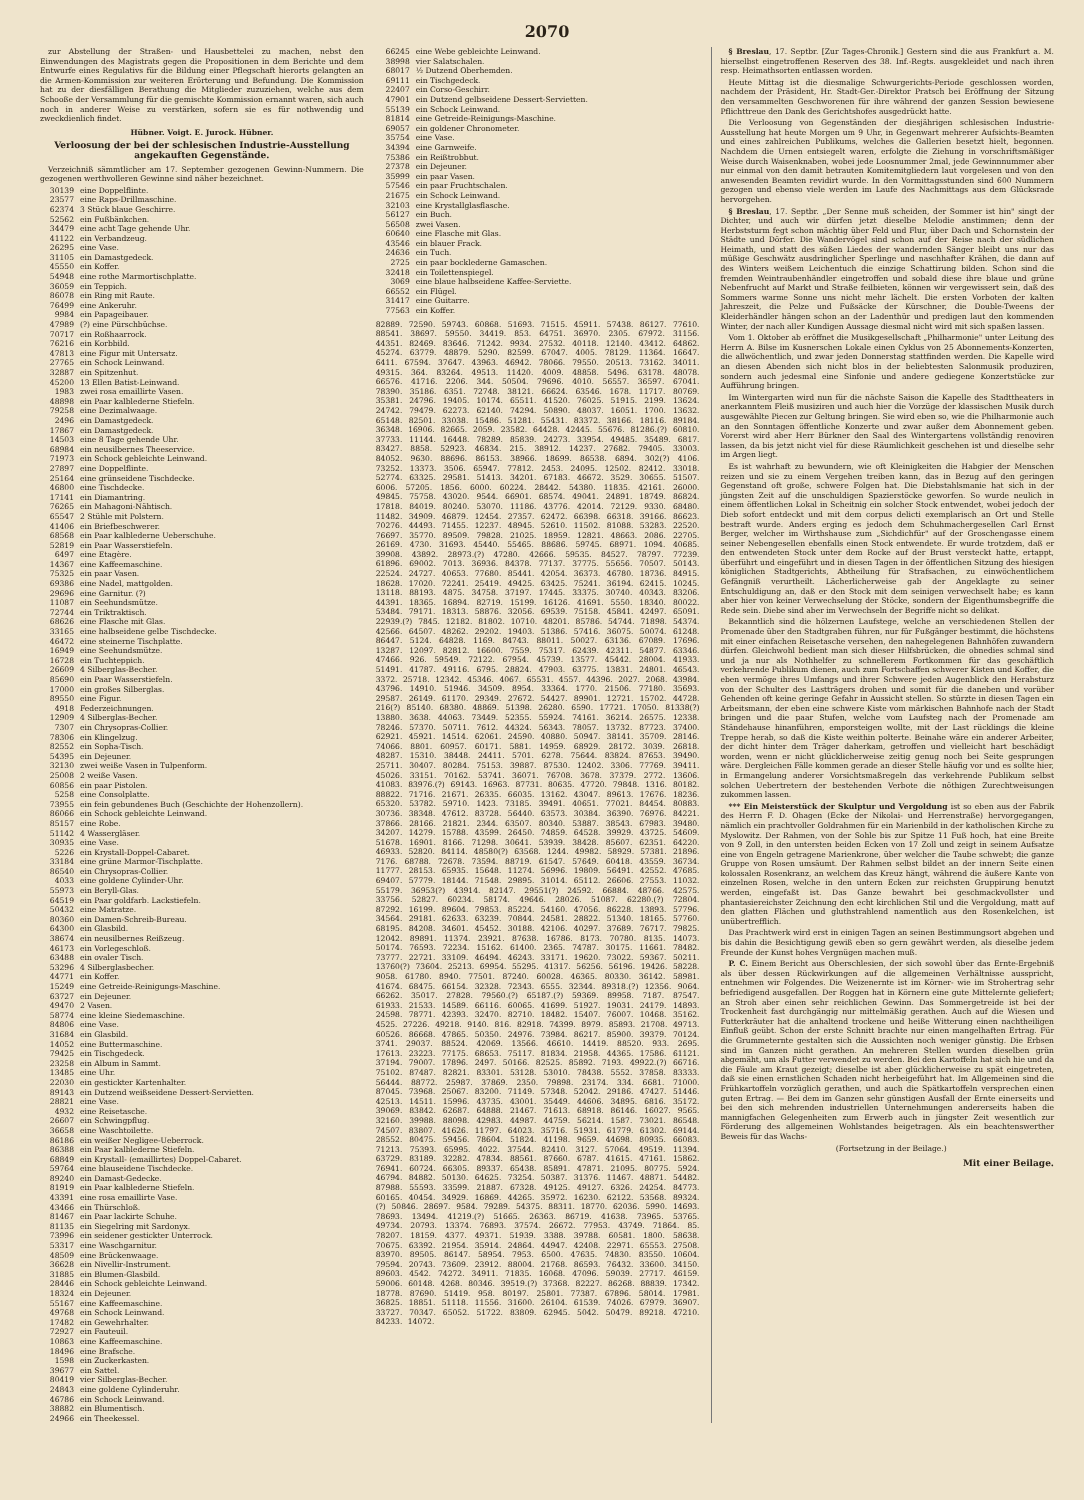2070
zur Abstellung der Straßen- und Hausbettelei zu machen, nebst den Einwendungen des Magistrats gegen die Propositionen in dem Berichte und dem Entwurfe eines Regulativs für die Bildung einer Pflegschaft hierorts gelangten an die Armen-Kommission zur weiteren Erörterung und Befundung. Die Kommission hat zu der diesfälligen Berathung die Mitglieder zuzuziehen, welche aus dem Schooße der Versammlung für die gemischte Kommission ernannt waren, sich auch noch in anderer Weise zu verstärken, sofern sie es für nothwendig und zweckdienlich findet.
Hübner. Voigt. E. Jurock. Hübner.
Verloosung der bei der schlesischen Industrie-Ausstellung angekauften Gegenstände.
Verzeichniß sämmtlicher am 17. September gezogenen Gewinn-Nummern. Die gezogenen werthvolleren Gewinne sind näher bezeichnet.
30139 eine Doppelflinte.
23577 eine Raps-Drillmaschine.
62374 3 Stück blaue Geschirre.
52562 ein Fußbänkchen.
34479 eine acht Tage gehende Uhr.
41122 ein Verbandzeug.
26295 eine Vase.
31105 ein Damastgedeck.
45550 ein Koffer.
54948 eine rothe Marmortischplatte.
36059 ein Teppich.
86078 ein Ring mit Raute.
76499 eine Ankeruhr.
9984 ein Papageibauer.
47989 (?) eine Pürschbüchse.
70717 ein Roßhaarrock.
76216 ein Korbbild.
47813 eine Figur mit Untersatz.
27765 ein Schock Leinwand.
32887 ein Spitzenhut.
45200 13 Ellen Batist-Leinwand.
1983 zwei rosa emaillirte Vasen.
48898 ein Paar kalblederne Stiefeln.
79258 eine Dezimalwaage.
2496 ein Damastgedeck.
17867 ein Damastgedeck.
14503 eine 8 Tage gehende Uhr.
68984 ein neusilbernes Theeservice.
71973 ein Schock gebleichte Leinwand.
27897 eine Doppelflinte.
25164 eine grünseidene Tischdecke.
46800 eine Tischdecke.
17141 ein Diamantring.
76265 ein Mahagoni-Nähtisch.
65547 2 Stühle mit Polstern.
41406 ein Briefbeschwerer.
68568 ein Paar kalblederne Ueberschuhe.
52819 ein Paar Wasserstiefeln.
6497 eine Etagère.
14367 eine Kaffeemaschine.
75325 ein paar Vasen.
69386 eine Nadel, mattgolden.
29696 eine Garnitur. (?)
11087 ein Seehundsmütze.
72744 ein Triktraktisch.
68626 eine Flasche mit Glas.
33165 eine halbseidene gelbe Tischdecke.
46472 eine steinerne Tischplatte.
16949 eine Seehundsmütze.
16728 ein Tuchteppich.
26609 4 Silberglas-Becher.
85690 ein Paar Wasserstiefeln.
17000 ein großes Silberglas.
89550 eine Figur.
4918 Federzeichnungen.
12909 4 Silberglas-Becher.
7307 ein Chrysopras-Collier.
78306 ein Klingelzug.
82552 ein Sopha-Tisch.
54395 ein Dejeuner.
32130 zwei weiße Vasen in Tulpenform.
25008 2 weiße Vasen.
60856 ein paar Pistolen.
5258 eine Consolplatte.
73955 ein fein gebundenes Buch (Geschichte der Hohenzollern).
86066 ein Schock gebleichte Leinwand.
85157 eine Robe.
51142 4 Wassergläser.
30935 eine Vase.
5226 ein Krystall-Doppel-Cabaret.
33184 eine grüne Marmor-Tischplatte.
86540 ein Chrysopras-Collier.
4033 eine goldene Cylinder-Uhr.
55973 ein Beryll-Glas.
64519 ein Paar goldfarb. Lackstiefeln.
50432 eine Matratze.
80360 ein Damen-Schreib-Bureau.
64300 ein Glasbild.
38674 ein neusilbernes Reißzeug.
46173 ein Vorlegeschloß.
63488 ein ovaler Tisch.
53296 4 Silberglasbecher.
44771 ein Koffer.
15249 eine Getreide-Reinigungs-Maschine.
63727 ein Dejeuner.
49470 2 Vasen.
58774 eine kleine Siedemaschine.
84806 eine Vase.
31684 ein Glasbild.
14052 eine Buttermaschine.
79425 ein Tischgedeck.
23258 ein Album in Sammt.
13485 eine Uhr.
22030 ein gestickter Kartenhalter.
89143 ein Dutzend weißseidene Dessert-Servietten.
28821 eine Vase.
4932 eine Reisetasche.
26607 ein Schwingpflug.
36658 eine Waschtoilette.
86186 ein weißer Negligee-Ueberrock.
86388 ein Paar kalblederne Stiefeln.
68849 ein Krystall- (emaillirtes) Doppel-Cabaret.
59764 eine blauseidene Tischdecke.
89240 ein Damast-Gedecke.
81919 ein Paar kalblederne Stiefeln.
43391 eine rosa emaillirte Vase.
43466 ein Thürschloß.
81467 ein Paar lackirte Schuhe.
81135 ein Siegelring mit Sardonyx.
73996 ein seidener gestickter Unterrock.
53317 eine Waschgarnitur.
48509 eine Brückenwaage.
36628 ein Nivellir-Instrument.
31885 ein Blumen-Glasbild.
28446 ein Schock gebleichte Leinwand.
18324 ein Dejeuner.
55167 eine Kaffeemaschine.
49768 ein Schock Leinwand.
17482 ein Gewehrhalter.
72927 ein Fauteuil.
10863 eine Kaffeemaschine.
18496 eine Brafsche.
1598 ein Zuckerkasten.
39677 ein Sattel.
80419 vier Silberglas-Becher.
24843 eine goldene Cylinderuhr.
46786 ein Schock Leinwand.
38882 ein Blumentisch.
24966 ein Theekessel.
66245 eine Webe gebleichte Leinwand.
38998 vier Salatschalen.
68017 ½ Dutzend Oberhemden.
69111 ein Tischgedeck.
22407 ein Corso-Geschirr.
47901 ein Dutzend gelbseidene Dessert-Servietten.
55139 ein Schock Leinwand.
81814 eine Getreide-Reinigungs-Maschine.
69057 ein goldener Chronometer.
35754 eine Vase.
34394 eine Garnweife.
75386 ein Reißtrobbut.
27378 ein Dejeuner.
35999 ein paar Vasen.
57546 ein paar Fruchtschalen.
21675 ein Schock Leinwand.
32103 eine Krystallglasflasche.
56127 ein Buch.
56508 zwei Vasen.
60640 eine Flasche mit Glas.
43546 ein blauer Frack.
24636 ein Tuch.
2725 ein paar bocklederne Gamaschen.
32418 ein Toilettenspiegel.
3069 eine blaue halbseidene Kaffee-Serviette.
66552 ein Flügel.
31417 eine Guitarre.
77563 ein Koffer.
82889. 72590. 59743. 60868. 51693. 71515. 45911. 57438. 86127. 77610. 88541. 38697. 59550. 34419. 853. 64751. 36970. 2305. 67972. 31156. 44351. 82469. 83646. 71242. 9934. 27532. 40118. 12140. 43412. 64862. 45274. 63779. 48879. 5290. 82599. 67047. 4005. 78129. 11364. 16647. 6411. 67594. 37647. 43963. 46942. 78066. 79550. 20513. 73162. 34011. 49315. 364. 83264. 49513. 11420. 4009. 48858. 5496. 63178. 48078. 66576. 41716. 2206. 344. 50504. 79696. 4010. 56557. 36597. 67041. 78390. 35186. 6351. 72748. 38121. 66624. 63546. 1678. 11717. 80769. 35381. 24796. 19405. 10174. 65511. 41520. 76025. 51915. 2199. 13624. 24742. 79479. 62273. 62140. 74294. 50890. 48037. 16051. 1700. 13632. 65148. 82501. 33038. 15486. 51281. 55431. 83372. 38166. 18116. 89184. 36348. 16906. 82665. 2059. 23582. 64428. 42445. 55676. 81286.(?) 60810. 37733. 11144. 16448. 78289. 85839. 24273. 33954. 49485. 35489. 6817. 83427. 8858. 52923. 46834. 215. 38912. 14237. 27682. 79405. 33003. 84052. 9630. 88696. 86153. 38966. 18699. 86538. 6894. 302(?) 4106. 73252. 13373. 3506. 65947. 77812. 2453. 24095. 12502. 82412. 33018. 52774. 63325. 29581. 51413. 34201. 67183. 46672. 3529. 30655. 51507. 6006. 57205. 1856. 6000. 60224. 28442. 54380. 11835. 42161. 26000. 49845. 75758. 43020. 9544. 66901. 68574. 49041. 24891. 18749. 86824. 17818. 84019. 80240. 53070. 11186. 43776. 42014. 72129. 9330. 68480. 11482. 34909. 46879. 12454. 27357. 62472. 66398. 66318. 39166. 86623. 70276. 44493. 71455. 12237. 48945. 52610. 11502. 81088. 53283. 22520. 76697. 35770. 89509. 79828. 21025. 18959. 12821. 48663. 2086. 22705. 26169. 4730. 31693. 45440. 55465. 88686. 59745. 68971. 1094. 40685. 39908. 43892. 28973.(?) 47280. 42666. 59535. 84527. 78797. 77239. 61896. 69002. 7013. 36936. 84378. 77137. 37775. 55656. 70507. 50143. 22524. 24727. 40653. 77680. 85441. 42054. 36373. 46780. 18736. 84915. 18628. 17020. 72241. 25419. 49425. 63425. 75241. 36194. 62415. 10245. 13118. 88193. 4875. 34758. 37197. 17445. 33375. 30740. 40343. 83206. 44391. 18365. 16894. 82719. 15199. 16126. 41691. 5550. 18340. 80022. 53484. 79171. 18313. 58876. 32056. 69539. 75158. 45841. 42497. 65091. 22939.(?) 7845. 12182. 81802. 10710. 48201. 85786. 54744. 71898. 54374. 42566. 64507. 48262. 29202. 19403. 51386. 57416. 36075. 50074. 61248. 86447. 5124. 64828. 1169. 84743. 88011. 50027. 63136. 67089. 17696. 13287. 12097. 82812. 16600. 7559. 75317. 62439. 42311. 54877. 63346. 47466. 926. 59549. 72122. 67954. 45739. 13577. 45442. 28004. 41933. 51491. 41787. 49116. 6795. 28824. 47903. 63775. 13831. 24801. 46543. 3372. 25718. 12342. 45346. 4067. 65531. 4557. 44396. 2027. 2068. 43984. 43796. 14910. 51946. 34509. 8954. 33364. 1770. 21506. 77180. 35693. 29587. 26149. 61170. 29349. 27672. 54427. 89901. 12721. 15702. 44728. 216(?) 85140. 68380. 48869. 51398. 26280. 6590. 17721. 17050. 81338(?) 13880. 3638. 44063. 73449. 52355. 55924. 74161. 36214. 26575. 12338. 78246. 57370. 50711. 7612. 44324. 56343. 78057. 13732. 87723. 37400. 62921. 45921. 14514. 62061. 24590. 40880. 50947. 38141. 35709. 28146. 74066. 8801. 60957. 60171. 5881. 14959. 68929. 28172. 3039. 26818. 48287. 15310. 38448. 24411. 5701. 6278. 75644. 83824. 87653. 39490. 25711. 30407. 80284. 75153. 39887. 87530. 12402. 3306. 77769. 39411. 45026. 33151. 70162. 53741. 36071. 76708. 3678. 37379. 2772. 13606. 41083. 83976.(?) 69143. 16963. 87731. 80635. 47720. 79848. 1316. 80182. 88822. 71716. 21671. 26335. 66035. 13162. 43047. 89613. 17676. 18236. 65320. 53782. 59710. 1423. 73185. 39491. 40651. 77021. 84454. 80883. 30736. 38348. 47612. 83728. 56440. 63573. 30384. 36390. 76976. 84221. 37866. 28166. 21821. 2344. 63507. 80340. 53887. 38543. 67983. 39480. 34207. 14279. 15788. 43599. 26450. 74859. 64528. 39929. 43725. 54609. 51678. 16901. 8166. 71298. 30641. 53939. 38428. 85607. 62351. 64220. 46933. 52820. 84114. 48580(?) 63568. 1244. 49982. 58929. 57381. 21896. 7176. 68788. 72678. 73594. 88719. 61547. 57649. 60418. 43559. 36734. 11777. 28153. 65935. 15648. 11274. 56996. 19809. 56491. 42552. 47685. 69407. 57779. 18144. 71548. 29895. 31014. 65112. 26606. 27553. 11032. 55179. 36953(?) 43914. 82147. 29551(?) 24592. 66884. 48766. 42575. 33756. 52827. 60234. 58174. 49646. 28026. 51087. 62280.(?) 72804. 87292. 16199. 89604. 79853. 85224. 54160. 47056. 86228. 13893. 57796. 34564. 29181. 62633. 63239. 70844. 24581. 28822. 51340. 18165. 57760. 68195. 84208. 34601. 45452. 30188. 42106. 40297. 37689. 76717. 79825. 12042. 89891. 11374. 23921. 87638. 16786. 8173. 70780. 8135. 14073. 50174. 76593. 72234. 15162. 61400. 2365. 74787. 30175. 11661. 78482. 73777. 22721. 33109. 46494. 46243. 33171. 19620. 73022. 59367. 50211. 13760(?) 73604. 25213. 69954. 55295. 41317. 56256. 56196. 19426. 58228. 9058. 61780. 8940. 77501. 87240. 60028. 46365. 80330. 36142. 58981. 41674. 68475. 66154. 32328. 72343. 6555. 32344. 89318.(?) 12356. 9064. 66262. 35017. 27828. 79560.(?) 65187.(?) 59369. 89958. 7187. 87547. 61933. 21533. 14589. 66116. 60065. 41699. 51927. 19031. 24179. 14893. 24598. 78771. 42393. 32470. 82710. 18482. 15407. 76007. 10468. 35162. 4525. 27226. 49218. 9140. 816. 82918. 74399. 8979. 85893. 21708. 49713. 60526. 86668. 47865. 50350. 24976. 73984. 86217. 85900. 39379. 70124. 3741. 29037. 88524. 42069. 13566. 46610. 14419. 88520. 933. 2695. 17613. 23223. 77175. 68653. 75117. 81834. 21958. 44365. 17586. 61121. 37194. 79007. 17896. 2497. 50166. 82525. 85892. 7193. 49922.(?) 66716. 75102. 87487. 82821. 83301. 53128. 53010. 78438. 5552. 37858. 83333. 56444. 88772. 25987. 37869. 2350. 79898. 23174. 334. 6681. 71000. 87045. 73968. 25067. 83200. 71149. 57348. 52042. 29186. 47427. 51446. 42513. 14511. 15996. 43735. 43001. 35449. 44606. 34895. 6816. 35172. 39069. 83842. 62687. 64888. 21467. 71613. 68918. 86146. 16027. 9565. 32160. 39988. 88098. 42983. 44987. 44759. 56214. 1587. 73021. 86548. 74507. 83807. 41626. 11797. 64023. 35716. 51931. 61779. 61302. 69144. 28552. 80475. 59456. 78604. 51824. 41198. 9659. 44698. 80935. 66083. 71213. 75393. 65995. 4022. 37544. 82410. 3127. 57064. 49519. 11394. 63729. 83189. 32282. 47834. 88561. 87660. 6787. 41615. 47161. 15862. 76941. 60724. 66305. 89337. 65438. 85891. 47871. 21095. 80775. 5924. 46794. 84882. 50130. 64625. 73254. 50387. 31376. 11467. 48871. 54482. 87988. 55593. 33599. 21887. 67328. 49125. 49127. 6326. 24254. 84773. 60165. 40454. 34929. 16869. 44265. 35972. 16230. 62122. 53568. 89324.(?) 50846. 28697. 9584. 79289. 54375. 88311. 18770. 62036. 5990. 14693. 78693. 13494. 41219.(?) 51665. 26363. 86719. 41638. 73965. 53765. 49734. 20793. 13374. 76893. 37574. 26672. 77953. 43749. 71864. 85. 78207. 18159. 4377. 49371. 51939. 3388. 39788. 60581. 1800. 58638. 70675. 63392. 21954. 35914. 24864. 44947. 42408. 22971. 65553. 27508. 83970. 89505. 86147. 58954. 7953. 6500. 47635. 74830. 83550. 10604. 79594. 20743. 73609. 23912. 88004. 21768. 86593. 76432. 33600. 34150. 89603. 4542. 74272. 34911. 71835. 16068. 47096. 59039. 27717. 46159. 59006. 60148. 4268. 80346. 39519.(?) 37368. 82227. 86268. 88839. 17342. 18778. 87690. 51419. 958. 80197. 25801. 77387. 67896. 58014. 17981. 36825. 18851. 51118. 11556. 31600. 26104. 61539. 74026. 67979. 36907. 33727. 70347. 65052. 51722. 83809. 62945. 5042. 50479. 89218. 47210. 84233. 14072.
§ Breslau, 17. Septbr. [Zur Tages-Chronik.] Gestern sind die aus Frankfurt a. M. hierselbst eingetroffenen Reserven des 38. Inf.-Regts. ausgekleidet und nach ihren resp. Heimathsorten entlassen worden.
Heute Mittag ist die diesmalige Schwurgerichts-Periode geschlossen worden, nachdem der Präsident, Hr. Stadt-Ger.-Direktor Pratsch bei Eröffnung der Sitzung den versammelten Geschworenen für ihre während der ganzen Session bewiesene Pflichttreue den Dank des Gerichtshofes ausgedrückt hatte.
Die Verloosung von Gegenständen der diesjährigen schlesischen Industrie-Ausstellung hat heute Morgen um 9 Uhr, in Gegenwart mehrerer Aufsichts-Beamten und eines zahlreichen Publikums, welches die Gallerien besetzt hielt, begonnen. Nachdem die Urnen entsiegelt waren, erfolgte die Ziehung in vorschriftsmäßiger Weise durch Waisenknaben, wobei jede Loosnummer 2mal, jede Gewinnnummer aber nur einmal von den damit betrauten Komitemitgliedern laut vorgelesen und von den anwesenden Beamten revidirt wurde. In den Vormittagsstunden sind 600 Nummern gezogen und ebenso viele werden im Laufe des Nachmittags aus dem Glücksrade hervorgehen.
§ Breslau, 17. Septbr. „Der Senne muß scheiden, der Sommer ist hin" singt der Dichter, und auch wir dürfen jetzt dieselbe Melodie anstimmen; denn der Herbststurm fegt schon mächtig über Feld und Flur, über Dach und Schornstein der Städte und Dörfer. Die Wandervögel sind schon auf der Reise nach der südlichen Heimath, und statt des süßen Liedes der wandernden Sänger bleibt uns nur das müßige Geschwätz ausdringlicher Sperlinge und naschhafter Krähen, die dann auf des Winters weißem Leichentuch die einzige Schattirung bilden. Schon sind die fremden Weintraubenhändler eingetroffen und sobald diese ihre blaue und grüne Nebenfrucht auf Markt und Straße feilbieten, können wir vergewissert sein, daß des Sommers warme Sonne uns nicht mehr lächelt. Die ersten Vorboten der kalten Jahreszeit, die Pelze und Fußsäcke der Kürschner, die Double-Tweens der Kleiderhändler hängen schon an der Ladenthür und predigen laut den kommenden Winter, der nach aller Kundigen Aussage diesmal nicht wird mit sich spaßen lassen.
Vom 1. Oktober ab eröffnet die Musikgesellschaft „Philharmonie" unter Leitung des Herrn A. Bilse im Kusnerschen Lokale einen Cyklus von 25 Abonnements-Konzerten, die allwöchentlich, und zwar jeden Donnerstag stattfinden werden. Die Kapelle wird an diesen Abenden sich nicht blos in der beliebtesten Salonmusik produziren, sondern auch jedesmal eine Sinfonie und andere gediegene Konzertstücke zur Aufführung bringen.
Im Wintergarten wird nun für die nächste Saison die Kapelle des Stadttheaters in anerkanntem Fleiß musiziren und auch hier die Vorzüge der klassischen Musik durch ausgewählte Piecen zur Geltung bringen. Sie wird eben so, wie die Philharmonie auch an den Sonntagen öffentliche Konzerte und zwar außer dem Abonnement geben. Vorerst wird aber Herr Bürkner den Saal des Wintergartens vollständig renoviren lassen, da bis jetzt nicht viel für diese Räumlichkeit geschehen ist und dieselbe sehr im Argen liegt.
Es ist wahrhaft zu bewundern, wie oft Kleinigkeiten die Habgier der Menschen reizen und sie zu einem Vergehen treiben kann, das in Bezug auf den geringen Gegenstand oft große, schwere Folgen hat. Die Diebstahlsmanie hat sich in der jüngsten Zeit auf die unschuldigen Spazierstöcke geworfen. So wurde neulich in einem öffentlichen Lokal in Scheitnig ein solcher Stock entwendet, wobei jedoch der Dieb sofort entdeckt und mit dem corpus delicti exemplarisch an Ort und Stelle bestraft wurde. Anders erging es jedoch dem Schuhmachergesellen Carl Ernst Berger, welcher im Wirthshause zum „Sichdichfür" auf der Groschengasse einem seiner Nebengesellen ebenfalls einen Stock entwendete. Er wurde trotzdem, daß er den entwendeten Stock unter dem Rocke auf der Brust versteckt hatte, ertappt, überführt und eingeführt und in diesen Tagen in der öffentlichen Sitzung des hiesigen königlichen Stadtgerichts, Abtheilung für Strafsachen, zu einwöchentlichem Gefängniß verurtheilt. Lächerlicherweise gab der Angeklagte zu seiner Entschuldigung an, daß er den Stock mit dem seinigen verwechselt habe; es kann aber hier von keiner Verwechselung der Stöcke, sondern der Eigenthumsbegriffe die Rede sein. Diebe sind aber im Verwechseln der Begriffe nicht so delikat.
Bekanntlich sind die hölzernen Laufstege, welche an verschiedenen Stellen der Promenade über den Stadtgraben führen, nur für Fußgänger bestimmt, die höchstens mit einer einfachen Reisetasche versehen, den nahegelegenen Bahnhöfen zuwandern dürfen. Gleichwohl bedient man sich dieser Hilfsbrücken, die obnedies schmal sind und ja nur als Nothhelfer zu schnellerem Fortkommen für das geschäftlich verkehrende Publikum dienen, auch zum Fortschaffen schwerer Kisten und Koffer, die eben vermöge ihres Umfangs und ihrer Schwere jeden Augenblick den Herabsturz von der Schulter des Lastträgers drohen und somit für die daneben und vorüber Gehenden oft keine geringe Gefahr in Aussicht stellen. So stürzte in diesen Tagen ein Arbeitsmann, der eben eine schwere Kiste vom märkischen Bahnhofe nach der Stadt bringen und die paar Stufen, welche vom Laufsteg nach der Promenade am Ständehause hinanführen, emporsteigen wollte, mit der Last rücklings die kleine Treppe herab, so daß die Kiste weithin polterte. Beinahe wäre ein anderer Arbeiter, der dicht hinter dem Träger daherkam, getroffen und vielleicht hart beschädigt worden, wenn er nicht glücklicherweise zeitig genug noch bei Seite gesprungen wäre. Dergleichen Fälle kommen gerade an dieser Stelle häufig vor und es sollte hier, in Ermangelung anderer Vorsichtsmaßregeln das verkehrende Publikum selbst solchen Uebertretern der bestehenden Verbote die nöthigen Zurechtweisungen zukommen lassen.
*** Ein Meisterstück der Skulptur und Vergoldung ist so eben aus der Fabrik des Herrn F. D. Ohagen (Ecke der Nikolai- und Herrenstraße) hervorgegangen, nämlich ein prachtvoller Goldrahmen für ein Marienbild in der katholischen Kirche zu Myslowitz. Der Rahmen, von der Sohle bis zur Spitze 11 Fuß hoch, hat eine Breite von 9 Zoll, in den untersten beiden Ecken von 17 Zoll und zeigt in seinem Aufsatze eine von Engeln getragene Marienkrone, über welcher die Taube schwebt; die ganze Gruppe von Rosen umsäumt. Der Rahmen selbst bildet an der innern Seite einen kolossalen Rosenkranz, an welchem das Kreuz hängt, während die äußere Kante von einzelnen Rosen, welche in den untern Ecken zur reichsten Gruppirung benutzt werden, eingefaßt ist. Das Ganze bewahrt bei geschmackvollster und phantasiereichster Zeichnung den echt kirchlichen Stil und die Vergoldung, matt auf den glatten Flächen und gluthstrahlend namentlich aus den Rosenkelchen, ist unübertrefflich.
Das Prachtwerk wird erst in einigen Tagen an seinen Bestimmungsort abgehen und bis dahin die Besichtigung gewiß eben so gern gewährt werden, als dieselbe jedem Freunde der Kunst hohes Vergnügen machen muß.
P. C. Einem Bericht aus Oberschlesien, der sich sowohl über das Ernte-Ergebniß als über dessen Rückwirkungen auf die allgemeinen Verhältnisse ausspricht, entnehmen wir Folgendes. Die Weizenernte ist im Körner- wie im Strohertrag sehr befriedigend ausgefallen. Der Roggen hat in Körnern eine gute Mittelernte geliefert; an Stroh aber einen sehr reichlichen Gewinn. Das Sommergetreide ist bei der Trockenheit fast durchgängig nur mittelmäßig gerathen. Auch auf die Wiesen und Futterkräuter hat die anhaltend trockene und heiße Witterung einen nachtheiligen Einfluß geübt. Schon der erste Schnitt brachte nur einen mangelhaften Ertrag. Für die Grummeternte gestalten sich die Aussichten noch weniger günstig. Die Erbsen sind im Ganzen nicht gerathen. An mehreren Stellen wurden dieselben grün abgemäht, um als Futter verwendet zu werden. Bei den Kartoffeln hat sich hie und da die Fäule am Kraut gezeigt; dieselbe ist aber glücklicherweise zu spät eingetreten, daß sie einen ernstlichen Schaden nicht herbeigeführt hat. Im Allgemeinen sind die Frühkartoffeln vorzüglich gerathen, und auch die Spätkartoffeln versprechen einen guten Ertrag. — Bei dem im Ganzen sehr günstigen Ausfall der Ernte einerseits und bei den sich mehrenden industriellen Unternehmungen andererseits haben die mannigfachen Gelegenheiten zum Erwerb auch in jüngster Zeit wesentlich zur Förderung des allgemeinen Wohlstandes beigetragen. Als ein beachtenswerther Beweis für das Wachs-
(Fortsetzung in der Beilage.)
Mit einer Beilage.